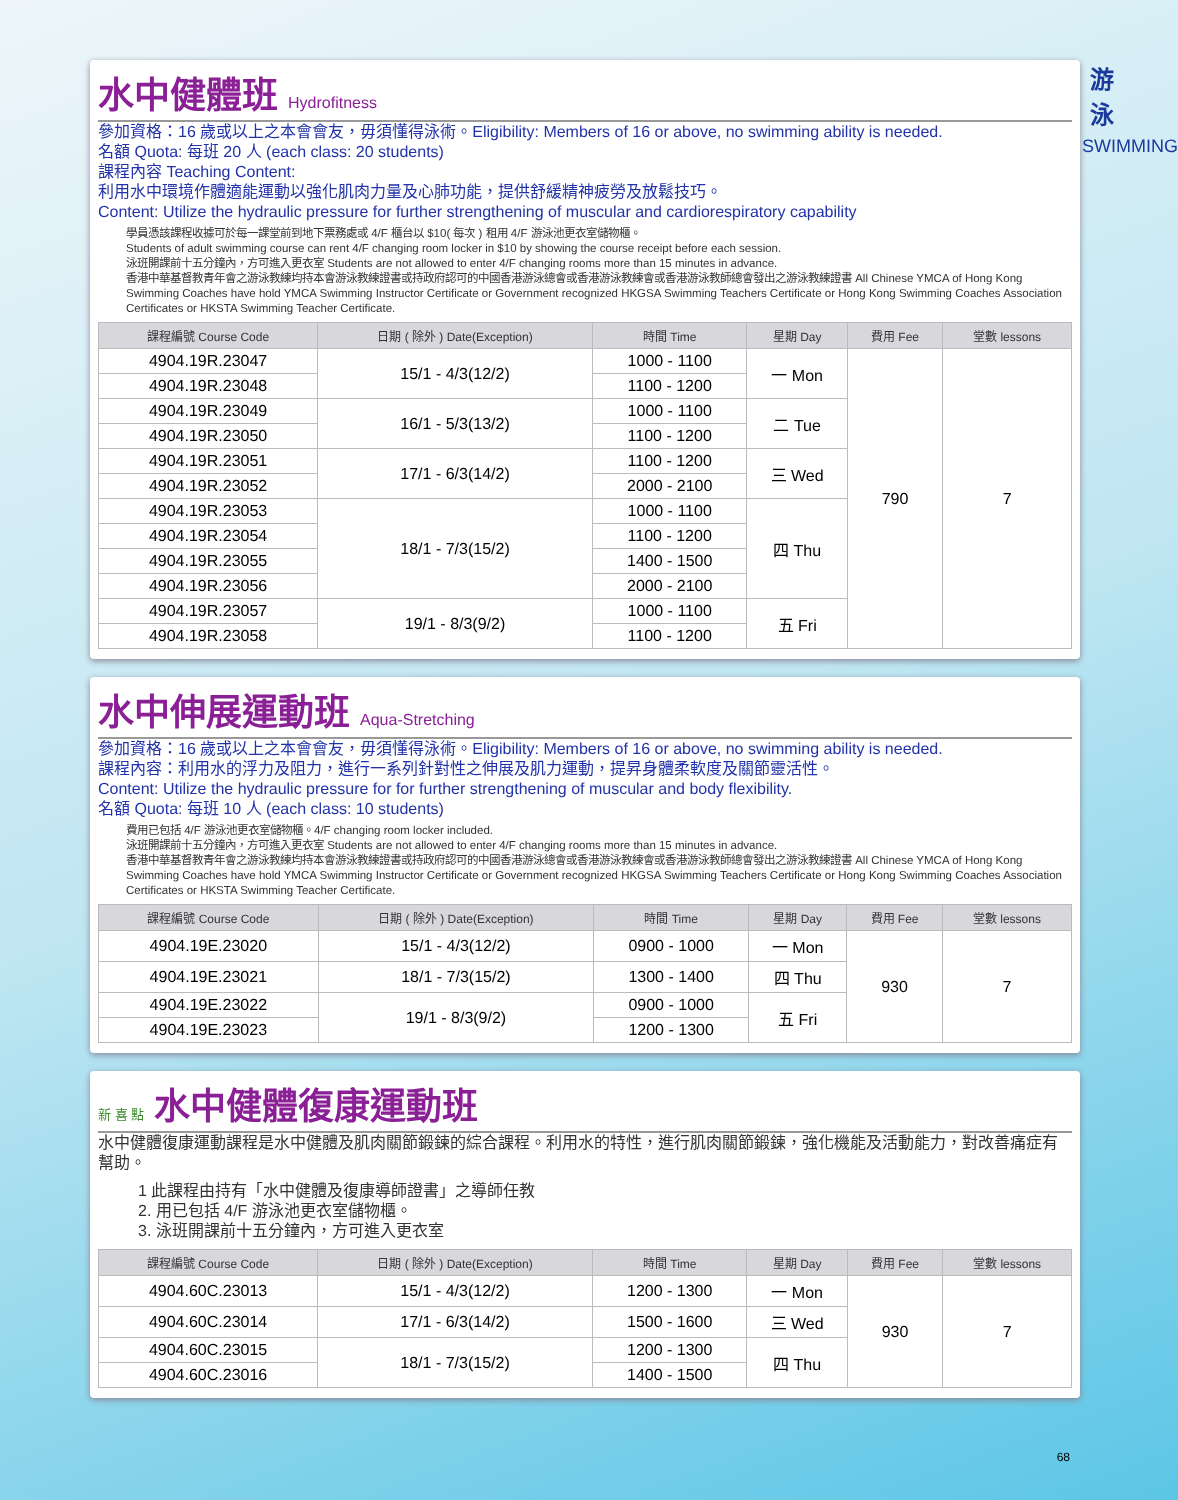游
泳
SWIMMING
水中健體班 Hydrofitness
參加資格：16 歲或以上之本會會友，毋須懂得泳術。Eligibility: Members of 16 or above, no swimming ability is needed.
名額 Quota: 每班 20 人 (each class: 20 students)
課程內容 Teaching Content:
利用水中環境作體適能運動以強化肌肉力量及心肺功能，提供舒緩精神疲勞及放鬆技巧。
Content: Utilize the hydraulic pressure for further strengthening of muscular and cardiorespiratory capability
學員憑該課程收據可於每一課堂前到地下票務處或 4/F 櫃台以 $10( 每次 ) 租用 4/F 游泳池更衣室儲物櫃。
Students of adult swimming course can rent 4/F changing room locker in $10 by showing the course receipt before each session.
泳班開課前十五分鐘內，方可進入更衣室 Students are not allowed to enter 4/F changing rooms more than 15 minutes in advance.
香港中華基督教青年會之游泳教練均持本會游泳教練證書或持政府認可的中國香港游泳總會或香港游泳教練會或香港游泳教師總會發出之游泳教練證書 All Chinese YMCA of Hong Kong Swimming Coaches have hold YMCA Swimming Instructor Certificate or Government recognized HKGSA Swimming Teachers Certificate or Hong Kong Swimming Coaches Association Certificates or HKSTA Swimming Teacher Certificate.
| 課程編號 Course Code | 日期 ( 除外 ) Date(Exception) | 時間 Time | 星期 Day | 費用 Fee | 堂數 lessons |
| --- | --- | --- | --- | --- | --- |
| 4904.19R.23047 | 15/1 - 4/3(12/2) | 1000 - 1100 | 一 Mon | 790 | 7 |
| 4904.19R.23048 | | 1100 - 1200 | | | |
| 4904.19R.23049 | 16/1 - 5/3(13/2) | 1000 - 1100 | 二 Tue | | |
| 4904.19R.23050 | | 1100 - 1200 | | | |
| 4904.19R.23051 | 17/1 - 6/3(14/2) | 1100 - 1200 | 三 Wed | | |
| 4904.19R.23052 | | 2000 - 2100 | | | |
| 4904.19R.23053 | 18/1 - 7/3(15/2) | 1000 - 1100 | 四 Thu | | |
| 4904.19R.23054 | | 1100 - 1200 | | | |
| 4904.19R.23055 | | 1400 - 1500 | | | |
| 4904.19R.23056 | | 2000 - 2100 | | | |
| 4904.19R.23057 | 19/1 - 8/3(9/2) | 1000 - 1100 | 五 Fri | | |
| 4904.19R.23058 | | 1100 - 1200 | | | |
水中伸展運動班 Aqua-Stretching
參加資格：16 歲或以上之本會會友，毋須懂得泳術。Eligibility: Members of 16 or above, no swimming ability is needed.
課程內容：利用水的浮力及阻力，進行一系列針對性之伸展及肌力運動，提昇身體柔軟度及關節靈活性。
Content: Utilize the hydraulic pressure for for further strengthening of muscular and body flexibility.
名額 Quota: 每班 10 人 (each class: 10 students)
費用已包括 4/F 游泳池更衣室儲物櫃。4/F changing room locker included.
泳班開課前十五分鐘內，方可進入更衣室 Students are not allowed to enter 4/F changing rooms more than 15 minutes in advance.
香港中華基督教青年會之游泳教練均持本會游泳教練證書或持政府認可的中國香港游泳總會或香港游泳教練會或香港游泳教師總會發出之游泳教練證書 All Chinese YMCA of Hong Kong Swimming Coaches have hold YMCA Swimming Instructor Certificate or Government recognized HKGSA Swimming Teachers Certificate or Hong Kong Swimming Coaches Association Certificates or HKSTA Swimming Teacher Certificate.
| 課程編號 Course Code | 日期 ( 除外 ) Date(Exception) | 時間 Time | 星期 Day | 費用 Fee | 堂數 lessons |
| --- | --- | --- | --- | --- | --- |
| 4904.19E.23020 | 15/1 - 4/3(12/2) | 0900 - 1000 | 一 Mon | 930 | 7 |
| 4904.19E.23021 | 18/1 - 7/3(15/2) | 1300 - 1400 | 四 Thu | | |
| 4904.19E.23022 | 19/1 - 8/3(9/2) | 0900 - 1000 | 五 Fri | | |
| 4904.19E.23023 | | 1200 - 1300 | | | |
新 喜 點 水中健體復康運動班
水中健體復康運動課程是水中健體及肌肉關節鍛鍊的綜合課程。利用水的特性，進行肌肉關節鍛鍊，強化機能及活動能力，對改善痛症有幫助。
1 此課程由持有「水中健體及復康導師證書」之導師任教
2. 用已包括 4/F 游泳池更衣室儲物櫃。
3. 泳班開課前十五分鐘內，方可進入更衣室
| 課程編號 Course Code | 日期 ( 除外 ) Date(Exception) | 時間 Time | 星期 Day | 費用 Fee | 堂數 lessons |
| --- | --- | --- | --- | --- | --- |
| 4904.60C.23013 | 15/1 - 4/3(12/2) | 1200 - 1300 | 一 Mon | 930 | 7 |
| 4904.60C.23014 | 17/1 - 6/3(14/2) | 1500 - 1600 | 三 Wed | | |
| 4904.60C.23015 | 18/1 - 7/3(15/2) | 1200 - 1300 | 四 Thu | | |
| 4904.60C.23016 | | 1400 - 1500 | | | |
68